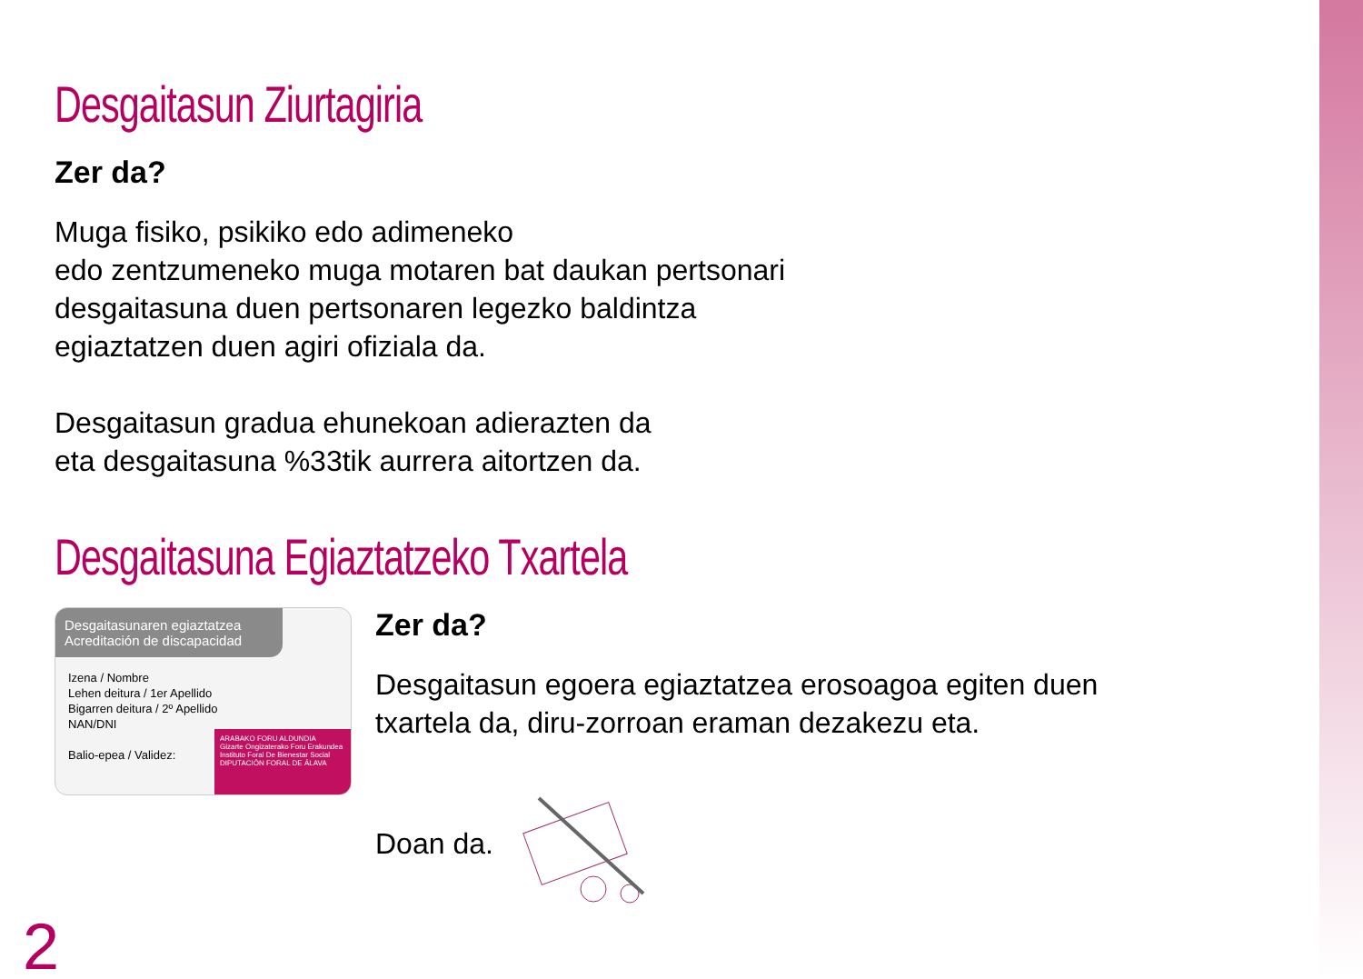Desgaitasun Ziurtagiria
Zer da?
Muga fisiko, psikiko edo adimeneko
edo zentzumeneko muga motaren bat daukan pertsonari
desgaitasuna duen pertsonaren legezko baldintza
egiaztatzen duen agiri ofiziala da.
Desgaitasun gradua ehunekoan adierazten da
eta desgaitasuna %33tik aurrera aitortzen da.
Desgaitasuna Egiaztatzeko Txartela
Desgaitasunaren egiaztatzea
Acreditación de discapacidad
Izena / Nombre
Lehen deitura / 1er Apellido
Bigarren deitura / 2º Apellido
NAN/DNI
Balio-epea / Validez:
ARABAKO FORU ALDUNDIA
Gizarte Ongizaterako Foru Erakundea
Instituto Foral De Bienestar Social
DIPUTACIÓN FORAL DE ÁLAVA
Zer da?
Desgaitasun egoera egiaztatzea erosoagoa egiten duen
txartela da, diru-zorroan eraman dezakezu eta.
Doan da.
2